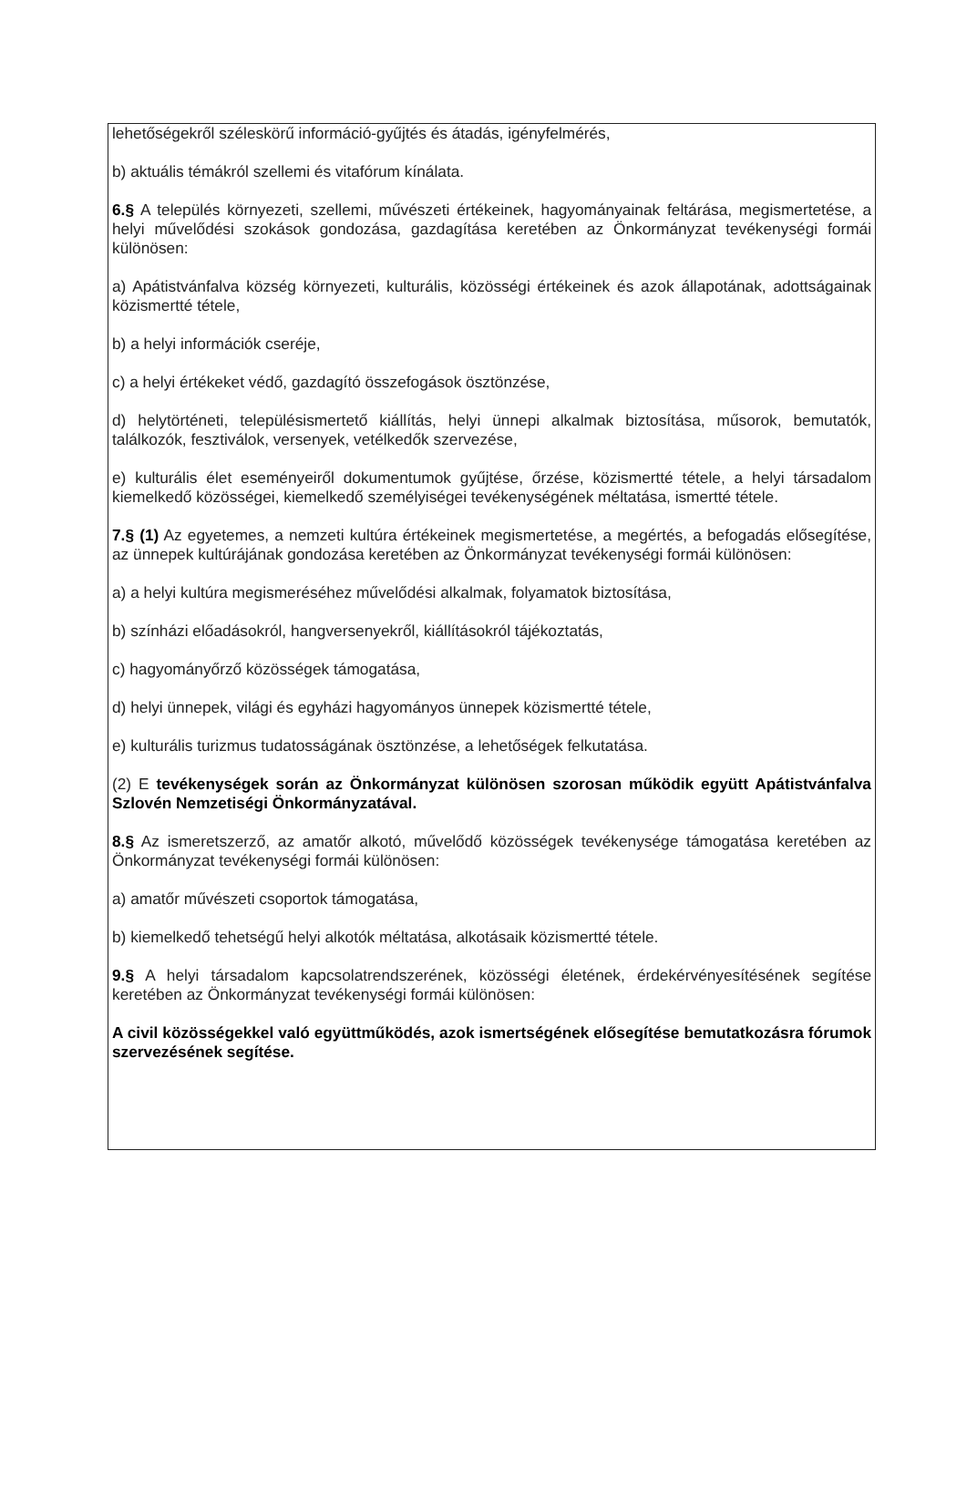lehetőségekről széleskörű információ-gyűjtés és átadás, igényfelmérés,
b) aktuális témákról szellemi és vitafórum kínálata.
6.§ A település környezeti, szellemi, művészeti értékeinek, hagyományainak feltárása, megismertetése, a helyi művelődési szokások gondozása, gazdagítása keretében az Önkormányzat tevékenységi formái különösen:
a) Apátistvánfalva község környezeti, kulturális, közösségi értékeinek és azok állapotának, adottságainak közismertté tétele,
b) a helyi információk cseréje,
c) a helyi értékeket védő, gazdagító összefogások ösztönzése,
d) helytörténeti, településismertető kiállítás, helyi ünnepi alkalmak biztosítása, műsorok, bemutatók, találkozók, fesztiválok, versenyek, vetélkedők szervezése,
e) kulturális élet eseményeiről dokumentumok gyűjtése, őrzése, közismertté tétele, a helyi társadalom kiemelkedő közösségei, kiemelkedő személyiségei tevékenységének méltatása, ismertté tétele.
7.§ (1) Az egyetemes, a nemzeti kultúra értékeinek megismertetése, a megértés, a befogadás elősegítése, az ünnepek kultúrájának gondozása keretében az Önkormányzat tevékenységi formái különösen:
a) a helyi kultúra megismeréséhez művelődési alkalmak, folyamatok biztosítása,
b) színházi előadásokról, hangversenyekről, kiállításokról tájékoztatás,
c) hagyományőrző közösségek támogatása,
d) helyi ünnepek, világi és egyházi hagyományos ünnepek közismertté tétele,
e) kulturális turizmus tudatosságának ösztönzése, a lehetőségek felkutatása.
(2) E tevékenységek során az Önkormányzat különösen szorosan működik együtt Apátistvánfalva Szlovén Nemzetiségi Önkormányzatával.
8.§ Az ismeretszerző, az amatőr alkotó, művelődő közösségek tevékenysége támogatása keretében az Önkormányzat tevékenységi formái különösen:
a) amatőr művészeti csoportok támogatása,
b) kiemelkedő tehetségű helyi alkotók méltatása, alkotásaik közismertté tétele.
9.§ A helyi társadalom kapcsolatrendszerének, közösségi életének, érdekérvényesítésének segítése keretében az Önkormányzat tevékenységi formái különösen:
A civil közösségekkel való együttműködés, azok ismertségének elősegítése bemutatkozásra fórumok szervezésének segítése.